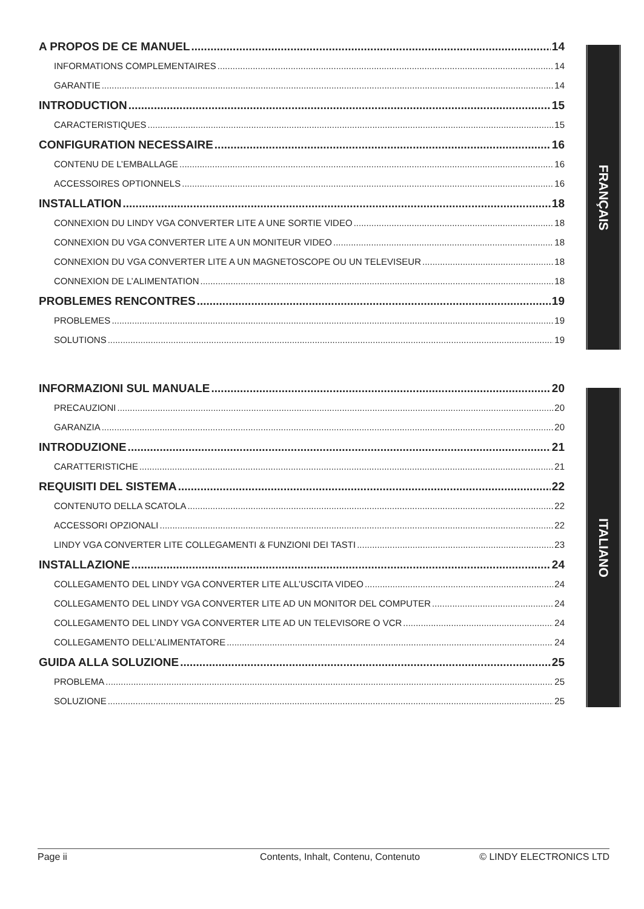A PROPOS DE CE MANUEL 14
INFORMATIONS COMPLEMENTAIRES 14
GARANTIE 14
INTRODUCTION 15
CARACTERISTIQUES 15
CONFIGURATION NECESSAIRE 16
CONTENU DE L’EMBALLAGE 16
ACCESSOIRES OPTIONNELS 16
INSTALLATION 18
CONNEXION DU LINDY VGA CONVERTER LITE A UNE SORTIE VIDEO 18
CONNEXION DU VGA CONVERTER LITE A UN MONITEUR VIDEO 18
CONNEXION DU VGA CONVERTER LITE A UN MAGNETOSCOPE OU UN TELEVISEUR 18
CONNEXION DE L’ALIMENTATION 18
PROBLEMES RENCONTRES 19
PROBLEMES 19
SOLUTIONS 19
FRANÇAIS
INFORMAZIONI SUL MANUALE 20
PRECAUZIONI 20
GARANZIA 20
INTRODUZIONE 21
CARATTERISTICHE 21
REQUISITI DEL SISTEMA 22
CONTENUTO DELLA SCATOLA 22
ACCESSORI OPZIONALI 22
LINDY VGA CONVERTER LITE COLLEGAMENTI & FUNZIONI DEI TASTI 23
INSTALLAZIONE 24
COLLEGAMENTO DEL LINDY VGA CONVERTER LITE ALL’USCITA VIDEO 24
COLLEGAMENTO DEL LINDY VGA CONVERTER LITE AD UN MONITOR DEL COMPUTER 24
COLLEGAMENTO DEL LINDY VGA CONVERTER LITE AD UN TELEVISORE O VCR 24
COLLEGAMENTO DELL’ALIMENTATORE 24
GUIDA ALLA SOLUZIONE 25
PROBLEMA 25
SOLUZIONE 25
ITALIANO
Page ii Contents, Inhalt, Contenu, Contenuto © LINDY ELECTRONICS LTD